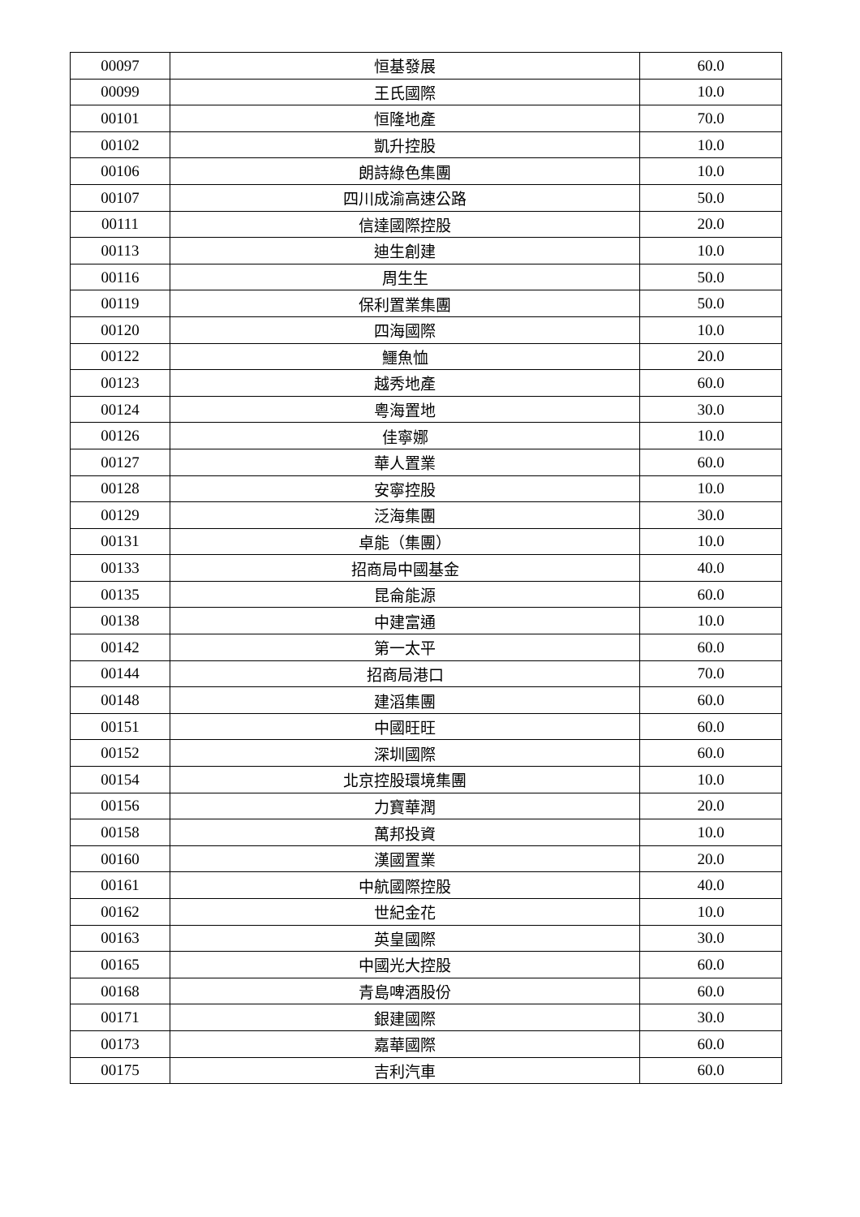| 00097 | 恒基發展 | 60.0 |
| 00099 | 王氏國際 | 10.0 |
| 00101 | 恒隆地產 | 70.0 |
| 00102 | 凱升控股 | 10.0 |
| 00106 | 朗詩綠色集團 | 10.0 |
| 00107 | 四川成渝高速公路 | 50.0 |
| 00111 | 信達國際控股 | 20.0 |
| 00113 | 迪生創建 | 10.0 |
| 00116 | 周生生 | 50.0 |
| 00119 | 保利置業集團 | 50.0 |
| 00120 | 四海國際 | 10.0 |
| 00122 | 鱷魚恤 | 20.0 |
| 00123 | 越秀地產 | 60.0 |
| 00124 | 粵海置地 | 30.0 |
| 00126 | 佳寧娜 | 10.0 |
| 00127 | 華人置業 | 60.0 |
| 00128 | 安寧控股 | 10.0 |
| 00129 | 泛海集團 | 30.0 |
| 00131 | 卓能（集團） | 10.0 |
| 00133 | 招商局中國基金 | 40.0 |
| 00135 | 昆侖能源 | 60.0 |
| 00138 | 中建富通 | 10.0 |
| 00142 | 第一太平 | 60.0 |
| 00144 | 招商局港口 | 70.0 |
| 00148 | 建滔集團 | 60.0 |
| 00151 | 中國旺旺 | 60.0 |
| 00152 | 深圳國際 | 60.0 |
| 00154 | 北京控股環境集團 | 10.0 |
| 00156 | 力寶華潤 | 20.0 |
| 00158 | 萬邦投資 | 10.0 |
| 00160 | 漢國置業 | 20.0 |
| 00161 | 中航國際控股 | 40.0 |
| 00162 | 世紀金花 | 10.0 |
| 00163 | 英皇國際 | 30.0 |
| 00165 | 中國光大控股 | 60.0 |
| 00168 | 青島啤酒股份 | 60.0 |
| 00171 | 銀建國際 | 30.0 |
| 00173 | 嘉華國際 | 60.0 |
| 00175 | 吉利汽車 | 60.0 |